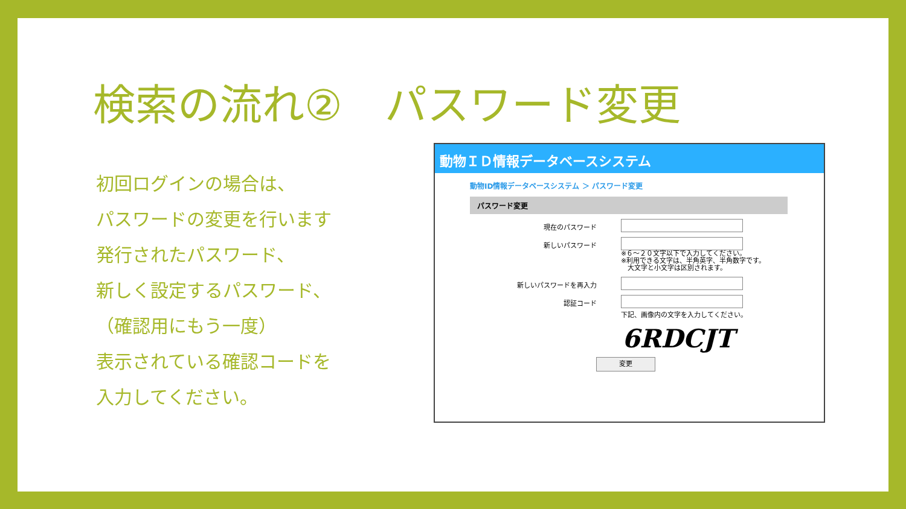検索の流れ②　パスワード変更
初回ログインの場合は、
パスワードの変更を行います
発行されたパスワード、
新しく設定するパスワード、
（確認用にもう一度）
表示されている確認コードを
入力してください。
動物ＩＤ情報データベースシステム
動物ID情報データベースシステム ＞ パスワード変更
パスワード変更
現在のパスワード
新しいパスワード
※６～２０文字以下で入力してください。
※利用できる文字は、半角英字、半角数字です。
　大文字と小文字は区別されます。
新しいパスワードを再入力
認証コード
下記、画像内の文字を入力してください。
6RDCJT
変更